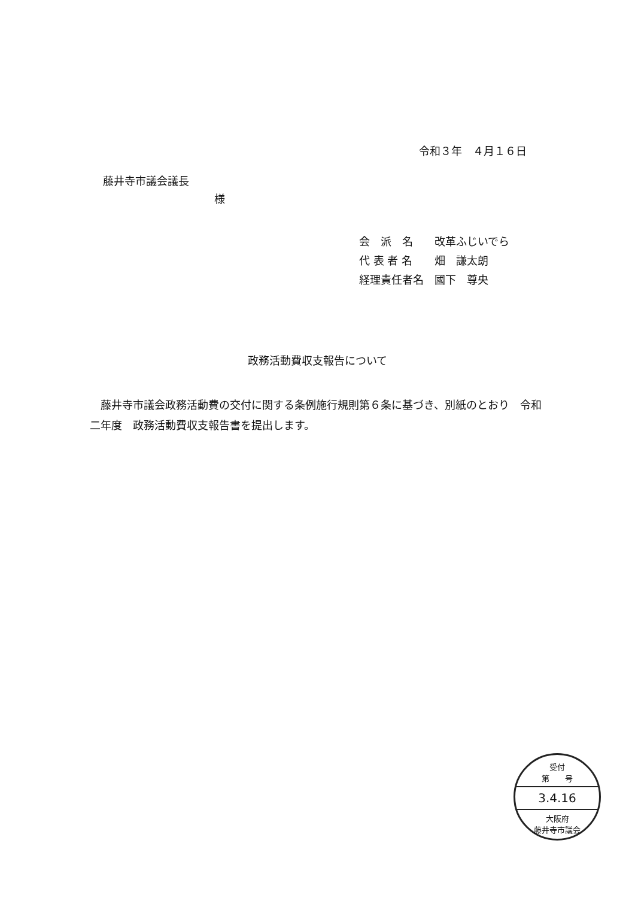令和３年　４月１６日
藤井寺市議会議長
様
会　派　名 改革ふじいでら
代 表 者 名 畑　謙太朗
経理責任者名 國下　尊央
政務活動費収支報告について
藤井寺市議会政務活動費の交付に関する条例施行規則第６条に基づき、別紙のとおり　令和二年度　政務活動費収支報告書を提出します。
受付
第　　号
3.4.16
大阪府
藤井寺市議会